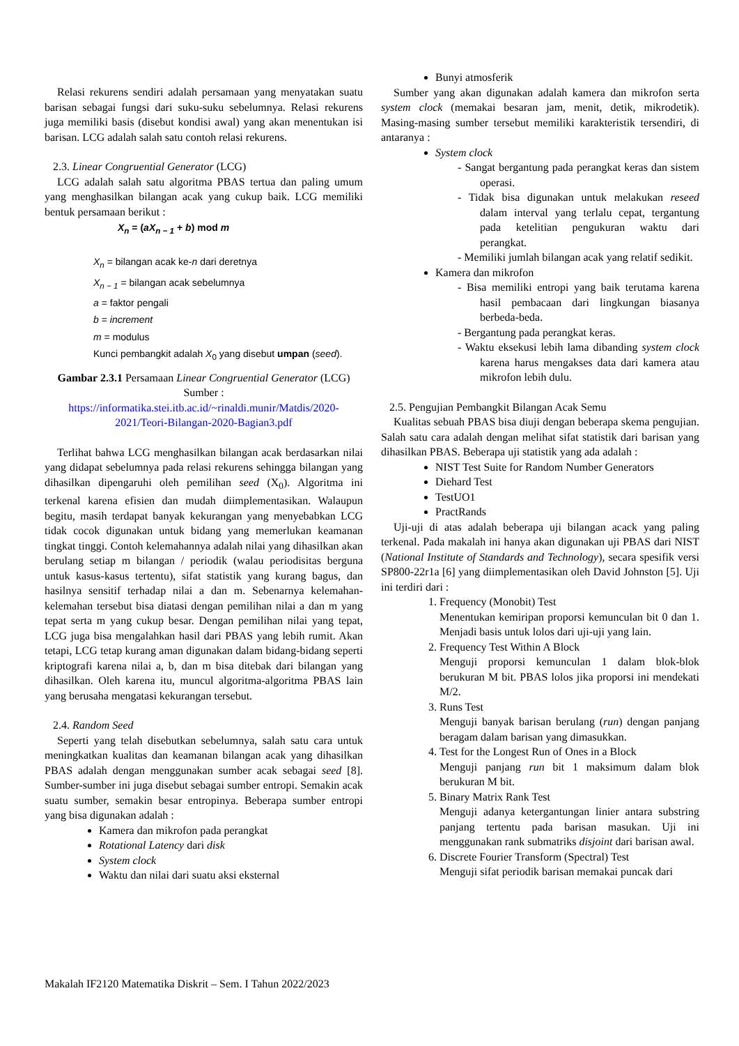Relasi rekurens sendiri adalah persamaan yang menyatakan suatu barisan sebagai fungsi dari suku-suku sebelumnya. Relasi rekurens juga memiliki basis (disebut kondisi awal) yang akan menentukan isi barisan. LCG adalah salah satu contoh relasi rekurens.
2.3. Linear Congruential Generator (LCG)
LCG adalah salah satu algoritma PBAS tertua dan paling umum yang menghasilkan bilangan acak yang cukup baik. LCG memiliki bentuk persamaan berikut :
X<sub>n</sub> = (aX<sub>n − 1</sub> + b) mod m
X<sub>n</sub> = bilangan acak ke-n dari deretnya
X<sub>n − 1</sub> = bilangan acak sebelumnya
a = faktor pengali
b = increment
m = modulus
Kunci pembangkit adalah X<sub>0</sub> yang disebut umpan (seed).
Gambar 2.3.1 Persamaan Linear Congruential Generator (LCG)
Sumber :
https://informatika.stei.itb.ac.id/~rinaldi.munir/Matdis/2020-2021/Teori-Bilangan-2020-Bagian3.pdf
Terlihat bahwa LCG menghasilkan bilangan acak berdasarkan nilai yang didapat sebelumnya pada relasi rekurens sehingga bilangan yang dihasilkan dipengaruhi oleh pemilihan seed (X<sub>0</sub>). Algoritma ini terkenal karena efisien dan mudah diimplementasikan. Walaupun begitu, masih terdapat banyak kekurangan yang menyebabkan LCG tidak cocok digunakan untuk bidang yang memerlukan keamanan tingkat tinggi. Contoh kelemahannya adalah nilai yang dihasilkan akan berulang setiap m bilangan / periodik (walau periodisitas berguna untuk kasus-kasus tertentu), sifat statistik yang kurang bagus, dan hasilnya sensitif terhadap nilai a dan m. Sebenarnya kelemahan-kelemahan tersebut bisa diatasi dengan pemilihan nilai a dan m yang tepat serta m yang cukup besar. Dengan pemilihan nilai yang tepat, LCG juga bisa mengalahkan hasil dari PBAS yang lebih rumit. Akan tetapi, LCG tetap kurang aman digunakan dalam bidang-bidang seperti kriptografi karena nilai a, b, dan m bisa ditebak dari bilangan yang dihasilkan. Oleh karena itu, muncul algoritma-algoritma PBAS lain yang berusaha mengatasi kekurangan tersebut.
2.4. Random Seed
Seperti yang telah disebutkan sebelumnya, salah satu cara untuk meningkatkan kualitas dan keamanan bilangan acak yang dihasilkan PBAS adalah dengan menggunakan sumber acak sebagai seed [8]. Sumber-sumber ini juga disebut sebagai sumber entropi. Semakin acak suatu sumber, semakin besar entropinya. Beberapa sumber entropi yang bisa digunakan adalah :
Kamera dan mikrofon pada perangkat
Rotational Latency dari disk
System clock
Waktu dan nilai dari suatu aksi eksternal
Bunyi atmosferik
Sumber yang akan digunakan adalah kamera dan mikrofon serta system clock (memakai besaran jam, menit, detik, mikrodetik). Masing-masing sumber tersebut memiliki karakteristik tersendiri, di antaranya :
System clock
- Sangat bergantung pada perangkat keras dan sistem operasi.
- Tidak bisa digunakan untuk melakukan reseed dalam interval yang terlalu cepat, tergantung pada ketelitian pengukuran waktu dari perangkat.
- Memiliki jumlah bilangan acak yang relatif sedikit.
Kamera dan mikrofon
- Bisa memiliki entropi yang baik terutama karena hasil pembacaan dari lingkungan biasanya berbeda-beda.
- Bergantung pada perangkat keras.
- Waktu eksekusi lebih lama dibanding system clock karena harus mengakses data dari kamera atau mikrofon lebih dulu.
2.5. Pengujian Pembangkit Bilangan Acak Semu
Kualitas sebuah PBAS bisa diuji dengan beberapa skema pengujian. Salah satu cara adalah dengan melihat sifat statistik dari barisan yang dihasilkan PBAS. Beberapa uji statistik yang ada adalah :
NIST Test Suite for Random Number Generators
Diehard Test
TestUO1
PractRands
Uji-uji di atas adalah beberapa uji bilangan acack yang paling terkenal. Pada makalah ini hanya akan digunakan uji PBAS dari NIST (National Institute of Standards and Technology), secara spesifik versi SP800-22r1a [6] yang diimplementasikan oleh David Johnston [5]. Uji ini terdiri dari :
1. Frequency (Monobit) Test
Menentukan kemiripan proporsi kemunculan bit 0 dan 1. Menjadi basis untuk lolos dari uji-uji yang lain.
2. Frequency Test Within A Block
Menguji proporsi kemunculan 1 dalam blok-blok berukuran M bit. PBAS lolos jika proporsi ini mendekati M/2.
3. Runs Test
Menguji banyak barisan berulang (run) dengan panjang beragam dalam barisan yang dimasukkan.
4. Test for the Longest Run of Ones in a Block
Menguji panjang run bit 1 maksimum dalam blok berukuran M bit.
5. Binary Matrix Rank Test
Menguji adanya ketergantungan linier antara substring panjang tertentu pada barisan masukan. Uji ini menggunakan rank submatriks disjoint dari barisan awal.
6. Discrete Fourier Transform (Spectral) Test
Menguji sifat periodik barisan memakai puncak dari
Makalah IF2120 Matematika Diskrit – Sem. I Tahun 2022/2023